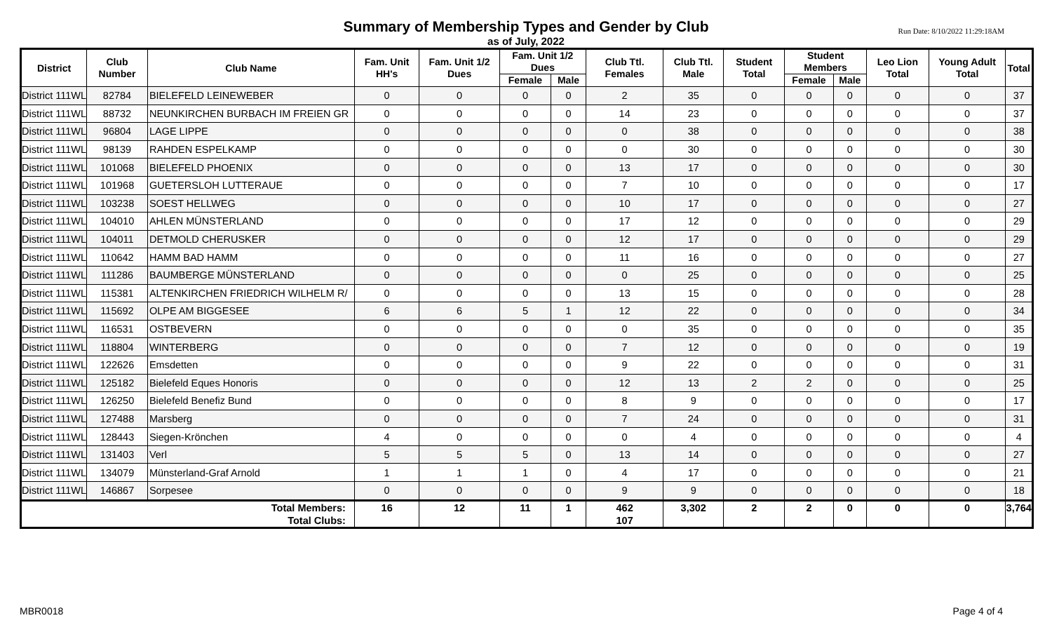Summary of Membership Types and Gender by Club
as of July, 2022
Run Date: 8/10/2022 11:29:18AM
| District | Club Number | Club Name | Fam. Unit HH's | Fam. Unit 1/2 Dues | Fam. Unit 1/2 Dues | | Club Ttl. Females | Club Ttl. Male | Student Total | Student Members | | Leo Lion Total | Young Adult Total | Total |
| --- | --- | --- | --- | --- | --- | --- | --- | --- | --- | --- | --- | --- | --- | --- |
| | | | | | Female | Male | | | | Female | Male | | | |
| District 111WL | 82784 | BIELEFELD LEINEWEBER | 0 | 0 | 0 | 0 | 2 | 35 | 0 | 0 | 0 | 0 | 0 | 37 |
| District 111WL | 88732 | NEUNKIRCHEN BURBACH IM FREIEN GR | 0 | 0 | 0 | 0 | 14 | 23 | 0 | 0 | 0 | 0 | 0 | 37 |
| District 111WL | 96804 | LAGE LIPPE | 0 | 0 | 0 | 0 | 0 | 38 | 0 | 0 | 0 | 0 | 0 | 38 |
| District 111WL | 98139 | RAHDEN ESPELKAMP | 0 | 0 | 0 | 0 | 0 | 30 | 0 | 0 | 0 | 0 | 0 | 30 |
| District 111WL | 101068 | BIELEFELD PHOENIX | 0 | 0 | 0 | 0 | 13 | 17 | 0 | 0 | 0 | 0 | 0 | 30 |
| District 111WL | 101968 | GUETERSLOH LUTTERAUE | 0 | 0 | 0 | 0 | 7 | 10 | 0 | 0 | 0 | 0 | 0 | 17 |
| District 111WL | 103238 | SOEST HELLWEG | 0 | 0 | 0 | 0 | 10 | 17 | 0 | 0 | 0 | 0 | 0 | 27 |
| District 111WL | 104010 | AHLEN MÜNSTERLAND | 0 | 0 | 0 | 0 | 17 | 12 | 0 | 0 | 0 | 0 | 0 | 29 |
| District 111WL | 104011 | DETMOLD CHERUSKER | 0 | 0 | 0 | 0 | 12 | 17 | 0 | 0 | 0 | 0 | 0 | 29 |
| District 111WL | 110642 | HAMM BAD HAMM | 0 | 0 | 0 | 0 | 11 | 16 | 0 | 0 | 0 | 0 | 0 | 27 |
| District 111WL | 111286 | BAUMBERGE MÜNSTERLAND | 0 | 0 | 0 | 0 | 0 | 25 | 0 | 0 | 0 | 0 | 0 | 25 |
| District 111WL | 115381 | ALTENKIRCHEN FRIEDRICH WILHELM R/ | 0 | 0 | 0 | 0 | 13 | 15 | 0 | 0 | 0 | 0 | 0 | 28 |
| District 111WL | 115692 | OLPE AM BIGGESEE | 6 | 6 | 5 | 1 | 12 | 22 | 0 | 0 | 0 | 0 | 0 | 34 |
| District 111WL | 116531 | OSTBEVERN | 0 | 0 | 0 | 0 | 0 | 35 | 0 | 0 | 0 | 0 | 0 | 35 |
| District 111WL | 118804 | WINTERBERG | 0 | 0 | 0 | 0 | 7 | 12 | 0 | 0 | 0 | 0 | 0 | 19 |
| District 111WL | 122626 | Emsdetten | 0 | 0 | 0 | 0 | 9 | 22 | 0 | 0 | 0 | 0 | 0 | 31 |
| District 111WL | 125182 | Bielefeld Eques Honoris | 0 | 0 | 0 | 0 | 12 | 13 | 2 | 2 | 0 | 0 | 0 | 25 |
| District 111WL | 126250 | Bielefeld Benefiz Bund | 0 | 0 | 0 | 0 | 8 | 9 | 0 | 0 | 0 | 0 | 0 | 17 |
| District 111WL | 127488 | Marsberg | 0 | 0 | 0 | 0 | 7 | 24 | 0 | 0 | 0 | 0 | 0 | 31 |
| District 111WL | 128443 | Siegen-Krönchen | 4 | 0 | 0 | 0 | 0 | 4 | 0 | 0 | 0 | 0 | 0 | 4 |
| District 111WL | 131403 | Verl | 5 | 5 | 5 | 0 | 13 | 14 | 0 | 0 | 0 | 0 | 0 | 27 |
| District 111WL | 134079 | Münsterland-Graf Arnold | 1 | 1 | 1 | 0 | 4 | 17 | 0 | 0 | 0 | 0 | 0 | 21 |
| District 111WL | 146867 | Sorpesee | 0 | 0 | 0 | 0 | 9 | 9 | 0 | 0 | 0 | 0 | 0 | 18 |
| Total Members: Total Clubs: | | | 16 | 12 | 11 | 1 | 462 107 | 3,302 | 2 | 2 | 0 | 0 | 0 | 3,764 |
MBR0018 Page 4 of 4